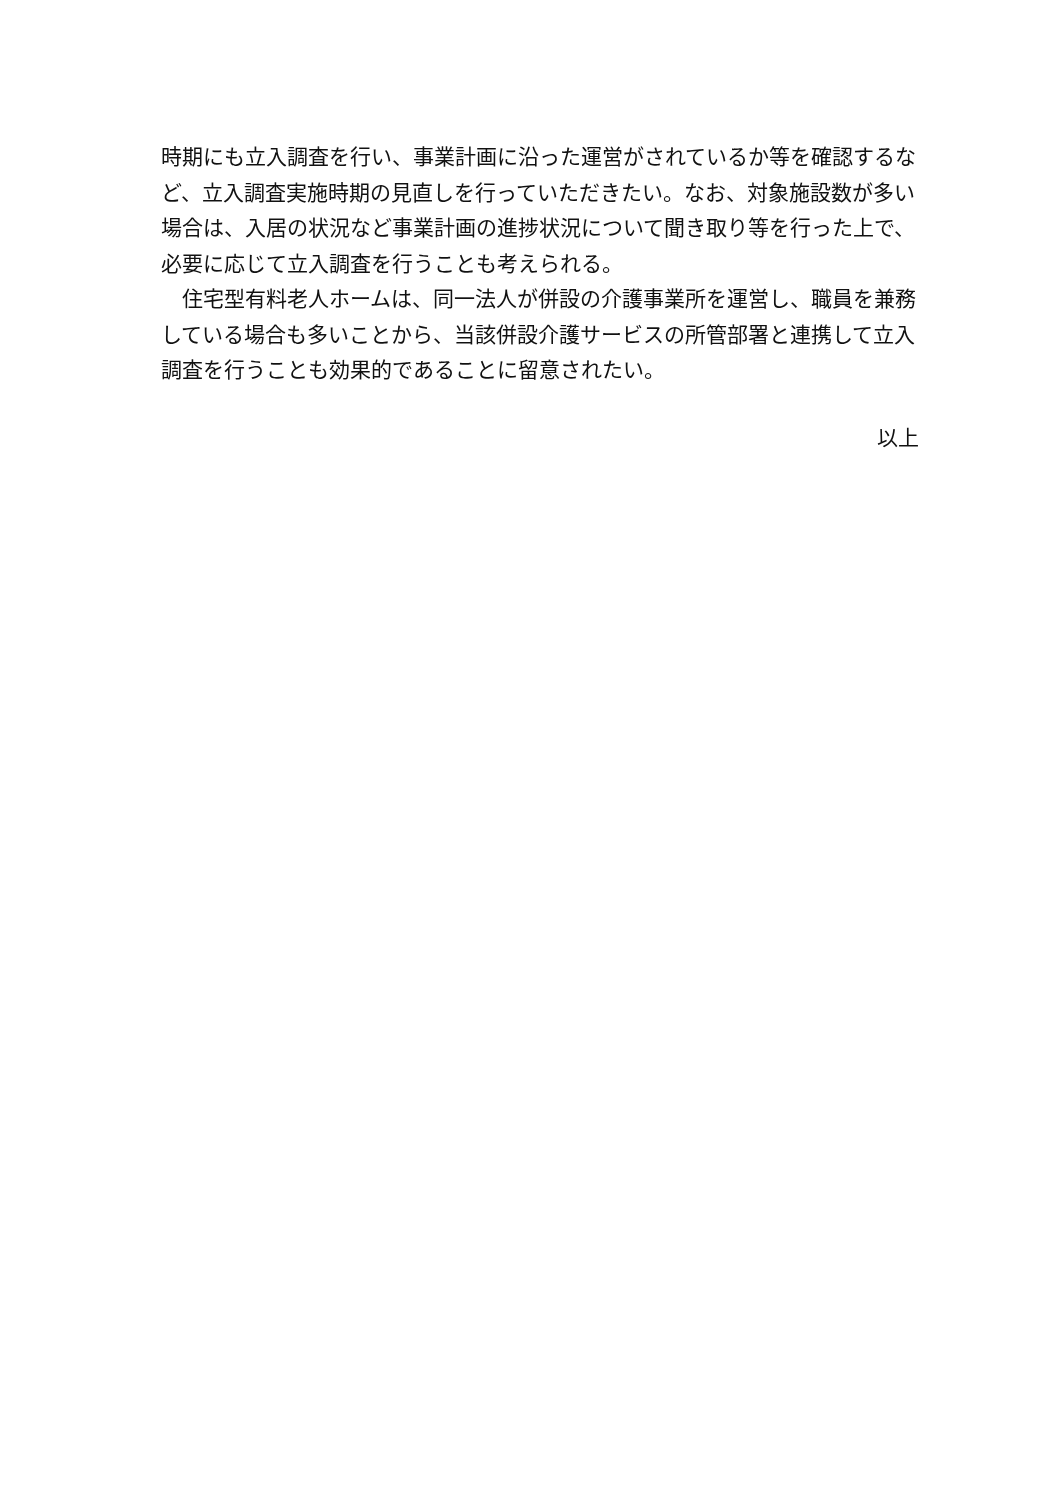時期にも立入調査を行い、事業計画に沿った運営がされているか等を確認するなど、立入調査実施時期の見直しを行っていただきたい。なお、対象施設数が多い場合は、入居の状況など事業計画の進捗状況について聞き取り等を行った上で、必要に応じて立入調査を行うことも考えられる。
　住宅型有料老人ホームは、同一法人が併設の介護事業所を運営し、職員を兼務している場合も多いことから、当該併設介護サービスの所管部署と連携して立入調査を行うことも効果的であることに留意されたい。
以上